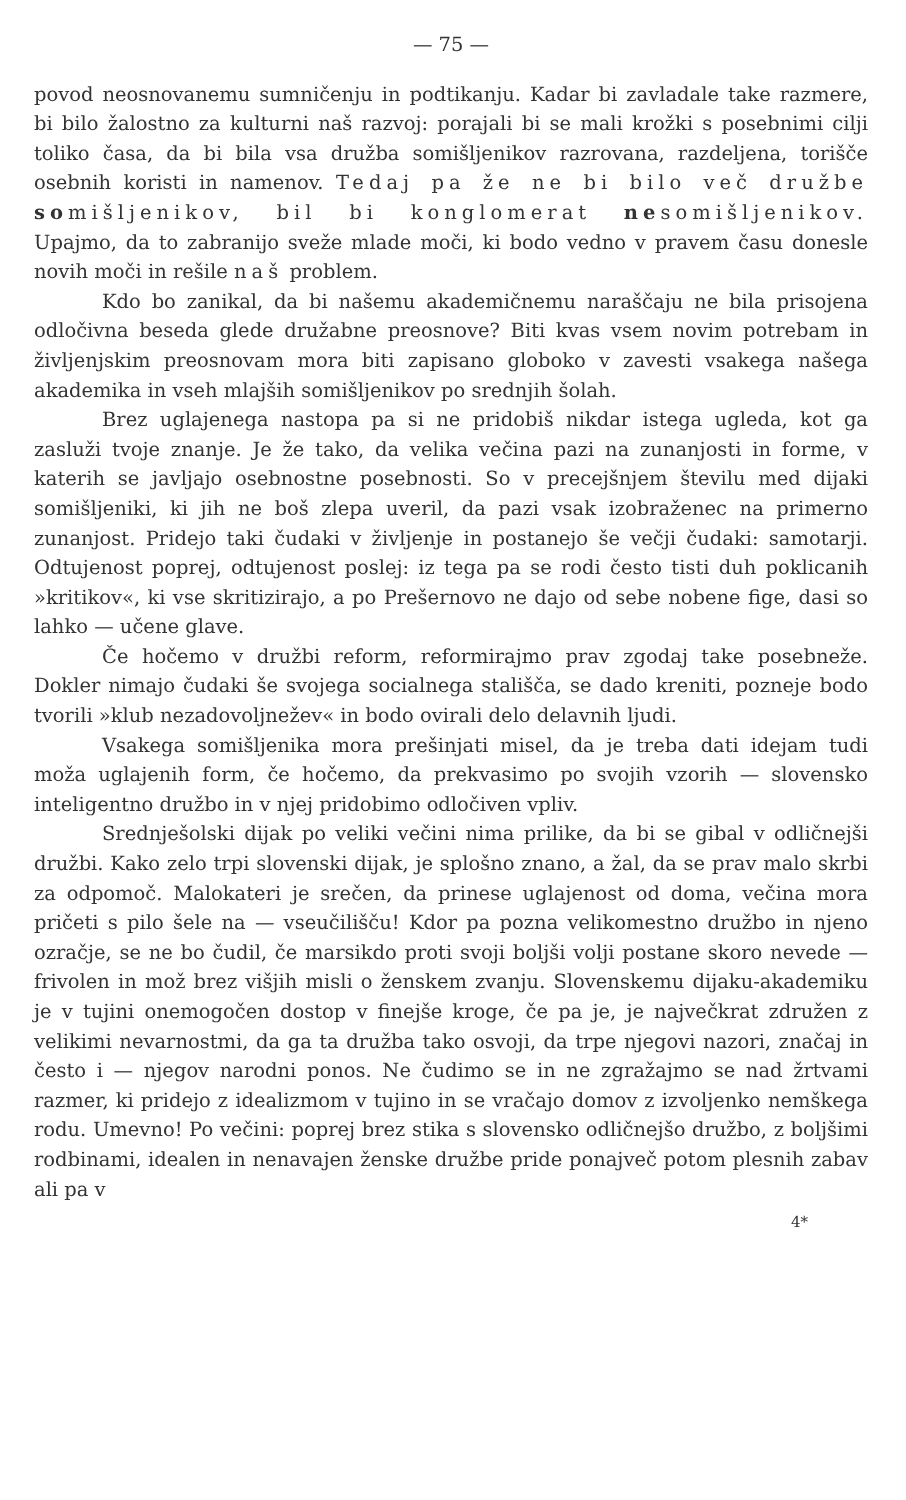— 75 —
povod neosnovanemu sumničenju in podtikanju. Kadar bi zavladale take razmere, bi bilo žalostno za kulturni naš razvoj: porajali bi se mali krožki s posebnimi cilji toliko časa, da bi bila vsa družba somišljenikov razrovana, razdeljena, torišče osebnih koristi in namenov. Tedaj pa že ne bi bilo več družbe somišljenikov, bil bi konglomerat nesomišljenikov. Upajmo, da to zabranijo sveže mlade moči, ki bodo vedno v pravem času donesle novih moči in rešile naš problem.
Kdo bo zanikal, da bi našemu akademičnemu naraščaju ne bila prisojena odločivna beseda glede družabne preosnove? Biti kvas vsem novim potrebam in življenjskim preosnovam mora biti zapisano globoko v zavesti vsakega našega akademika in vseh mlajših somišljenikov po srednjih šolah.
Brez uglajenega nastopa pa si ne pridobiš nikdar istega ugleda, kot ga zasluži tvoje znanje. Je že tako, da velika večina pazi na zunanjosti in forme, v katerih se javljajo osebnostne posebnosti. So v precejšnjem številu med dijaki somišljeniki, ki jih ne boš zlepa uveril, da pazi vsak izobraženec na primerno zunanjost. Pridejo taki čudaki v življenje in postanejo še večji čudaki: samotarji. Odtujenost poprej, odtujenost poslej: iz tega pa se rodi često tisti duh poklicanih »kritikov«, ki vse skritizirajo, a po Prešernovo ne dajo od sebe nobene fige, dasi so lahko — učene glave.
Če hočemo v družbi reform, reformirajmo prav zgodaj take posebneže. Dokler nimajo čudaki še svojega socialnega stališča, se dado kreniti, pozneje bodo tvorili »klub nezadovoljnežev« in bodo ovirali delo delavnih ljudi.
Vsakega somišljenika mora prešinjati misel, da je treba dati idejam tudi moža uglajenih form, če hočemo, da prekvasimo po svojih vzorih — slovensko inteligentno družbo in v njej pridobimo odločiven vpliv.
Srednješolski dijak po veliki večini nima prilike, da bi se gibal v odličnejši družbi. Kako zelo trpi slovenski dijak, je splošno znano, a žal, da se prav malo skrbi za odpomoč. Malokateri je srečen, da prinese uglajenost od doma, večina mora pričeti s pilo šele na — vseučilišču! Kdor pa pozna velikomestno družbo in njeno ozračje, se ne bo čudil, če marsikdo proti svoji boljši volji postane skoro nevede — frivolen in mož brez višjih misli o ženskem zvanju. Slovenskemu dijaku-akademiku je v tujini onemogočen dostop v finejše kroge, če pa je, je največkrat združen z velikimi nevarnostmi, da ga ta družba tako osvoji, da trpe njegovi nazori, značaj in često i — njegov narodni ponos. Ne čudimo se in ne zgražajmo se nad žrtvami razmer, ki pridejo z idealizmom v tujino in se vračajo domov z izvoljenko nemškega rodu. Umevno! Po večini: poprej brez stika s slovensko odličnejšo družbo, z boljšimi rodbinami, idealen in nenavajen ženske družbe pride ponajveč potom plesnih zabav ali pa v
4*